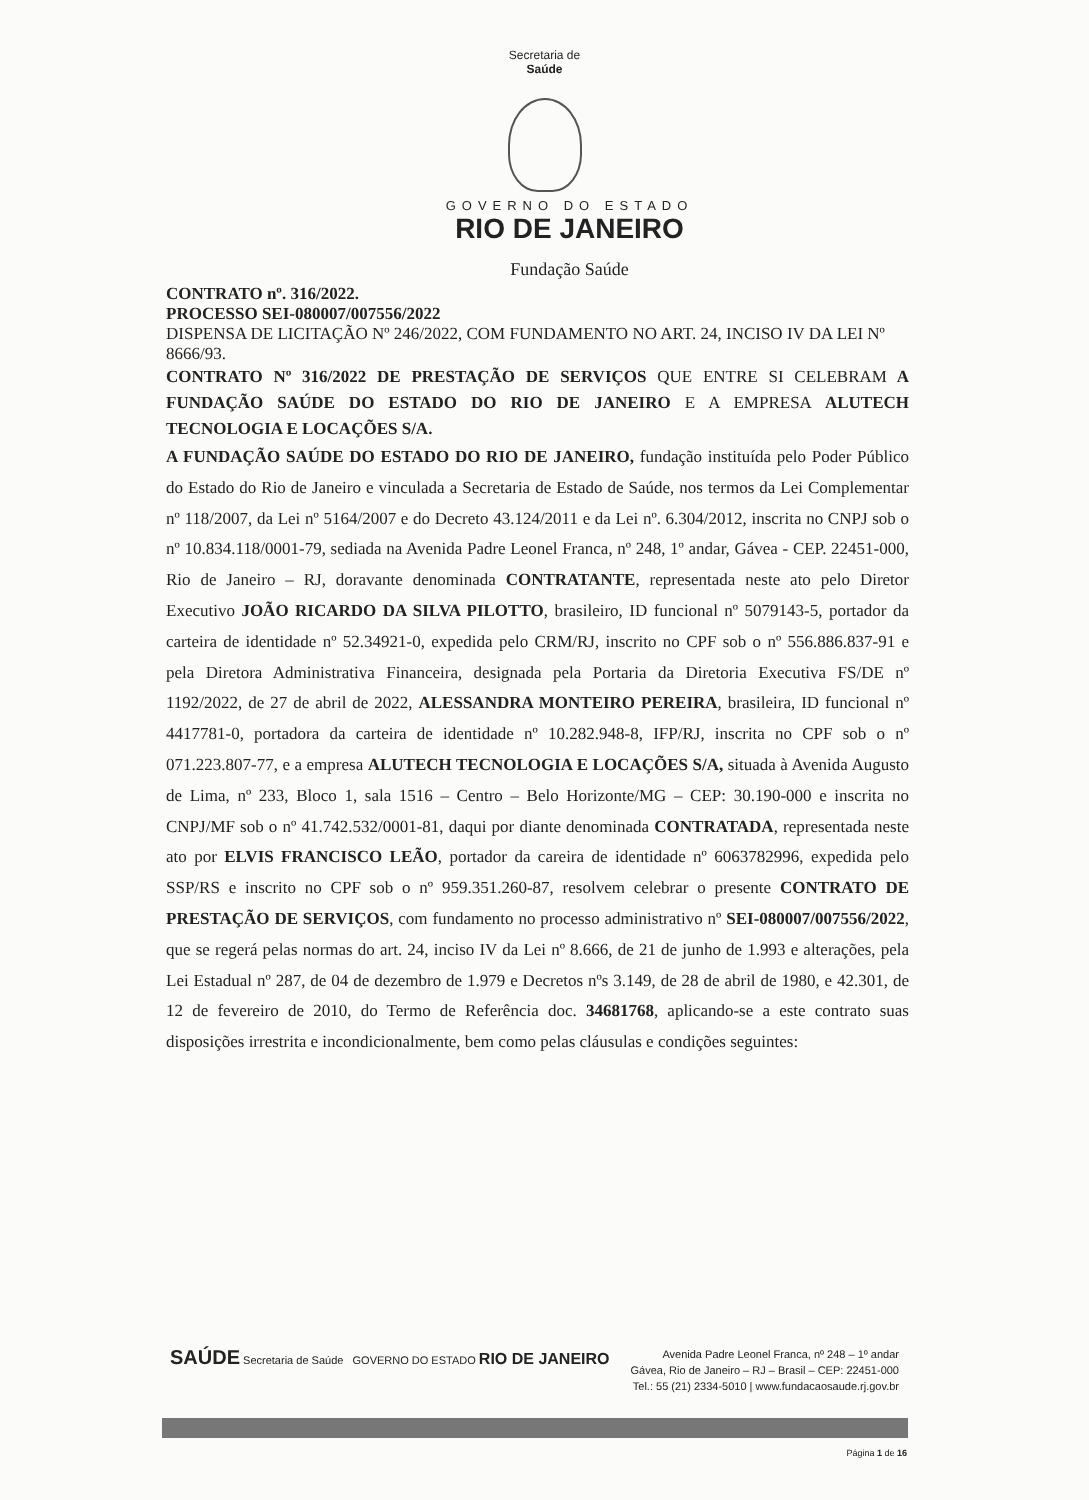Secretaria de
Saúde
GOVERNO DO ESTADO
RIO DE JANEIRO
Fundação Saúde
CONTRATO nº. 316/2022.
PROCESSO SEI-080007/007556/2022
DISPENSA DE LICITAÇÃO Nº 246/2022, COM FUNDAMENTO NO ART. 24, INCISO IV DA LEI Nº 8666/93.
CONTRATO Nº 316/2022 DE PRESTAÇÃO DE SERVIÇOS QUE ENTRE SI CELEBRAM A FUNDAÇÃO SAÚDE DO ESTADO DO RIO DE JANEIRO E A EMPRESA ALUTECH TECNOLOGIA E LOCAÇÕES S/A.
A FUNDAÇÃO SAÚDE DO ESTADO DO RIO DE JANEIRO, fundação instituída pelo Poder Público do Estado do Rio de Janeiro e vinculada a Secretaria de Estado de Saúde, nos termos da Lei Complementar nº 118/2007, da Lei nº 5164/2007 e do Decreto 43.124/2011 e da Lei nº. 6.304/2012, inscrita no CNPJ sob o nº 10.834.118/0001-79, sediada na Avenida Padre Leonel Franca, nº 248, 1º andar, Gávea - CEP. 22451-000, Rio de Janeiro – RJ, doravante denominada CONTRATANTE, representada neste ato pelo Diretor Executivo JOÃO RICARDO DA SILVA PILOTTO, brasileiro, ID funcional nº 5079143-5, portador da carteira de identidade nº 52.34921-0, expedida pelo CRM/RJ, inscrito no CPF sob o nº 556.886.837-91 e pela Diretora Administrativa Financeira, designada pela Portaria da Diretoria Executiva FS/DE nº 1192/2022, de 27 de abril de 2022, ALESSANDRA MONTEIRO PEREIRA, brasileira, ID funcional nº 4417781-0, portadora da carteira de identidade nº 10.282.948-8, IFP/RJ, inscrita no CPF sob o nº 071.223.807-77, e a empresa ALUTECH TECNOLOGIA E LOCAÇÕES S/A, situada à Avenida Augusto de Lima, nº 233, Bloco 1, sala 1516 – Centro – Belo Horizonte/MG – CEP: 30.190-000 e inscrita no CNPJ/MF sob o nº 41.742.532/0001-81, daqui por diante denominada CONTRATADA, representada neste ato por ELVIS FRANCISCO LEÃO, portador da careira de identidade nº 6063782996, expedida pelo SSP/RS e inscrito no CPF sob o nº 959.351.260-87, resolvem celebrar o presente CONTRATO DE PRESTAÇÃO DE SERVIÇOS, com fundamento no processo administrativo nº SEI-080007/007556/2022, que se regerá pelas normas do art. 24, inciso IV da Lei nº 8.666, de 21 de junho de 1.993 e alterações, pela Lei Estadual nº 287, de 04 de dezembro de 1.979 e Decretos nºs 3.149, de 28 de abril de 1980, e 42.301, de 12 de fevereiro de 2010, do Termo de Referência doc. 34681768, aplicando-se a este contrato suas disposições irrestrita e incondicionalmente, bem como pelas cláusulas e condições seguintes:
SAÚDE Secretaria de Saúde GOVERNO DO ESTADO RIO DE JANEIRO
Avenida Padre Leonel Franca, nº 248 – 1º andar
Gávea, Rio de Janeiro – RJ – Brasil – CEP: 22451-000
Tel.: 55 (21) 2334-5010 | www.fundacaosaude.rj.gov.br
Página 1 de 16